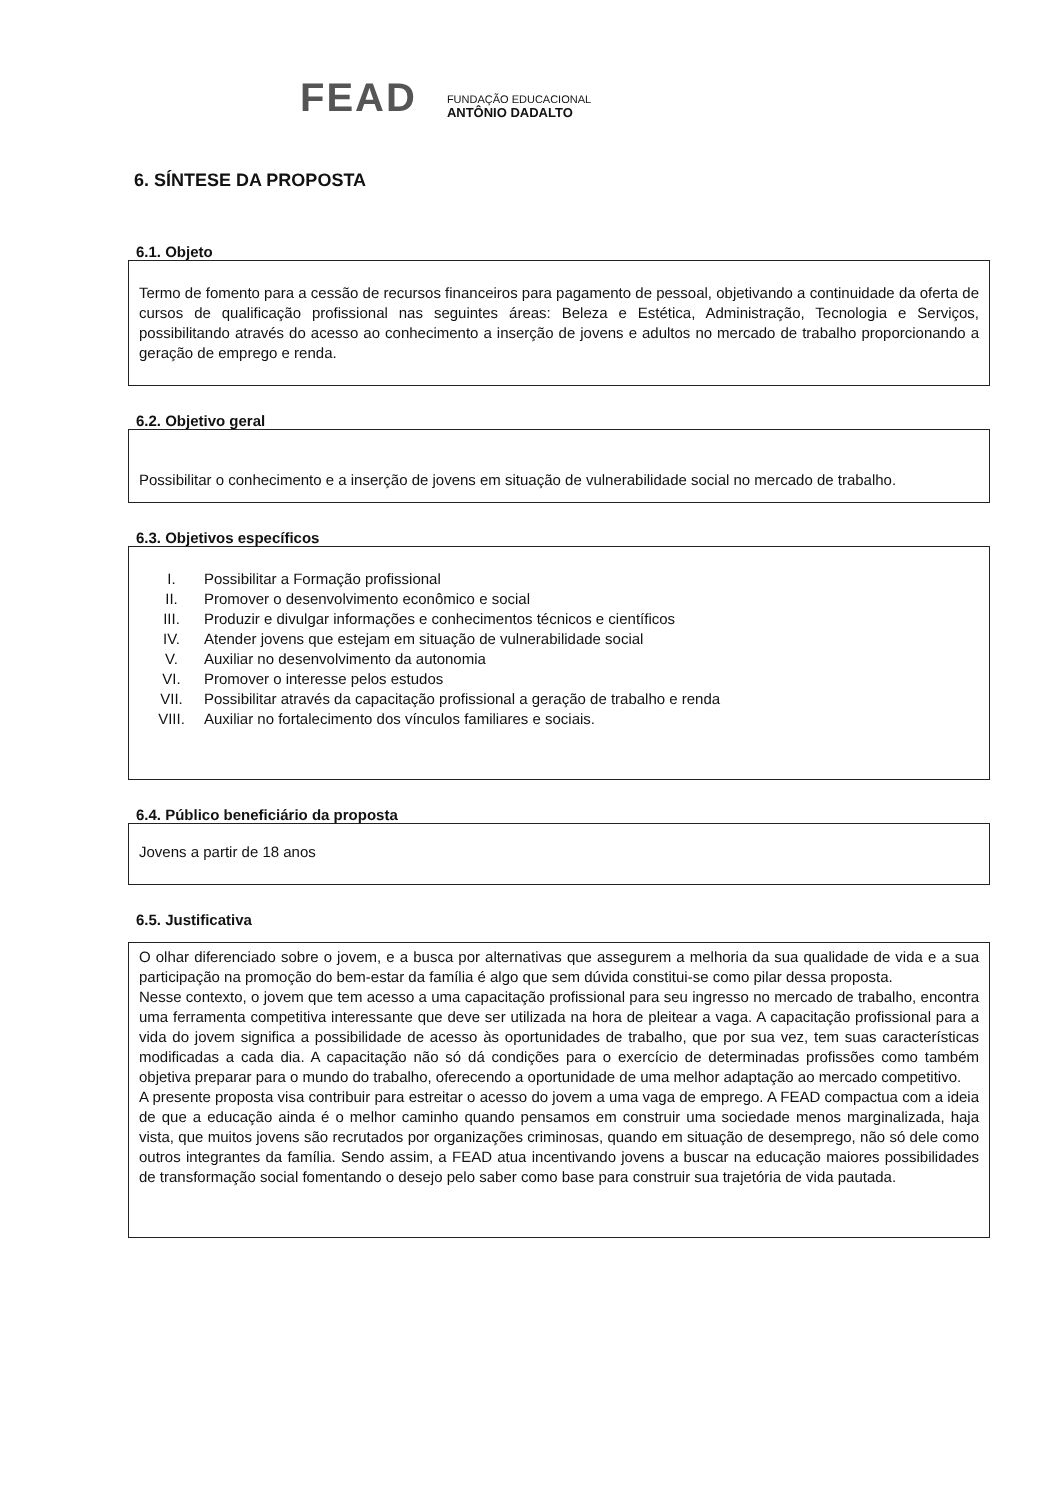FEAD
FUNDAÇÃO EDUCACIONAL
ANTÔNIO DADALTO
6. SÍNTESE DA PROPOSTA
6.1. Objeto
Termo de fomento para a cessão de recursos financeiros para pagamento de pessoal, objetivando a continuidade da oferta de cursos de qualificação profissional nas seguintes áreas: Beleza e Estética, Administração, Tecnologia e Serviços, possibilitando através do acesso ao conhecimento a inserção de jovens e adultos no mercado de trabalho proporcionando a geração de emprego e renda.
6.2. Objetivo geral
Possibilitar o conhecimento e a inserção de jovens em situação de vulnerabilidade social no mercado de trabalho.
6.3. Objetivos específicos
I. Possibilitar a Formação profissional
II. Promover o desenvolvimento econômico e social
III. Produzir e divulgar informações e conhecimentos técnicos e científicos
IV. Atender jovens que estejam em situação de vulnerabilidade social
V. Auxiliar no desenvolvimento da autonomia
VI. Promover o interesse pelos estudos
VII. Possibilitar através da capacitação profissional a geração de trabalho e renda
VIII. Auxiliar no fortalecimento dos vínculos familiares e sociais.
6.4. Público beneficiário da proposta
Jovens a partir de 18 anos
6.5. Justificativa
O olhar diferenciado sobre o jovem, e a busca por alternativas que assegurem a melhoria da sua qualidade de vida e a sua participação na promoção do bem-estar da família é algo que sem dúvida constitui-se como pilar dessa proposta.
Nesse contexto, o jovem que tem acesso a uma capacitação profissional para seu ingresso no mercado de trabalho, encontra uma ferramenta competitiva interessante que deve ser utilizada na hora de pleitear a vaga. A capacitação profissional para a vida do jovem significa a possibilidade de acesso às oportunidades de trabalho, que por sua vez, tem suas características modificadas a cada dia. A capacitação não só dá condições para o exercício de determinadas profissões como também objetiva preparar para o mundo do trabalho, oferecendo a oportunidade de uma melhor adaptação ao mercado competitivo.
A presente proposta visa contribuir para estreitar o acesso do jovem a uma vaga de emprego. A FEAD compactua com a ideia de que a educação ainda é o melhor caminho quando pensamos em construir uma sociedade menos marginalizada, haja vista, que muitos jovens são recrutados por organizações criminosas, quando em situação de desemprego, não só dele como outros integrantes da família. Sendo assim, a FEAD atua incentivando jovens a buscar na educação maiores possibilidades de transformação social fomentando o desejo pelo saber como base para construir sua trajetória de vida pautada.